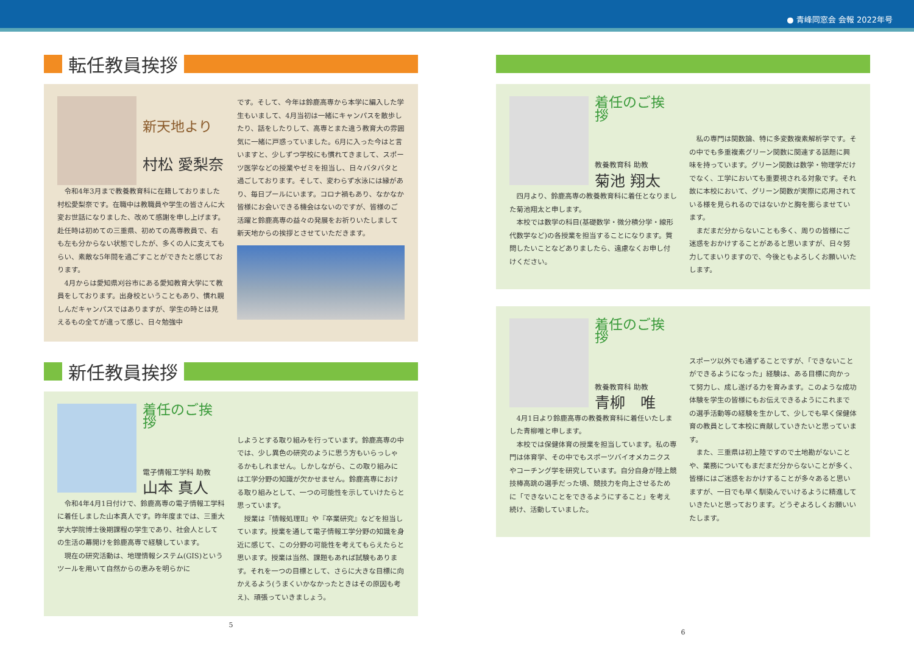● 青峰同窓会 会報 2022年号
転任教員挨拶
新天地より
村松 愛梨奈
令和4年3月まで教養教育科に在籍しておりました村松愛梨奈です。在職中は教職員や学生の皆さんに大変お世話になりました、改めて感謝を申し上げます。赴任時は初めての三重県、初めての高専教員で、右も左も分からない状態でしたが、多くの人に支えてもらい、素敵な5年間を過ごすことができたと感じております。
4月からは愛知県刈谷市にある愛知教育大学にて教員をしております。出身校ということもあり、慣れ親しんだキャンパスではありますが、学生の時とは見えるもの全てが違って感じ、日々勉強中
です。そして、今年は鈴鹿高専から本学に編入した学生もいまして、4月当初は一緒にキャンパスを散歩したり、話をしたりして、高専とまた違う教育大の雰囲気に一緒に戸惑っていました。6月に入った今はと言いますと、少しずつ学校にも慣れてきまして、スポーツ医学などの授業やゼミを担当し、日々バタバタと過ごしております。そして、変わらず水泳には縁があり、毎日プールにいます。コロナ禍もあり、なかなか皆様にお会いできる機会はないのですが、皆様のご活躍と鈴鹿高専の益々の発展をお祈りいたしまして新天地からの挨拶とさせていただきます。
新任教員挨拶
着任のご挨拶
電子情報工学科 助教
山本 真人
令和4年4月1日付けで、鈴鹿高専の電子情報工学科に着任しました山本真人です。昨年度までは、三重大学大学院博士後期課程の学生であり、社会人としての生活の幕開けを鈴鹿高専で経験しています。
現在の研究活動は、地理情報システム(GIS)というツールを用いて自然からの恵みを明らかに
しようとする取り組みを行っています。鈴鹿高専の中では、少し異色の研究のように思う方もいらっしゃるかもしれません。しかしながら、この取り組みには工学分野の知識が欠かせません。鈴鹿高専における取り組みとして、一つの可能性を示していけたらと思っています。
授業は『情報処理Ⅱ』や『卒業研究』などを担当しています。授業を通して電子情報工学分野の知識を身近に感じて、この分野の可能性を考えてもらえたらと思います。授業は当然、課題もあれば試験もあります。それを一つの目標として、さらに大きな目標に向かえるよう(うまくいかなかったときはその原因も考え)、頑張っていきましょう。
5
着任のご挨拶
教養教育科 助教
菊池 翔太
四月より、鈴鹿高専の教養教育科に着任となりました菊池翔太と申します。
本校では数学の科目(基礎数学・微分積分学・線形代数学など)の各授業を担当することになります。質問したいことなどありましたら、遠慮なくお申し付けください。
私の専門は関数論、特に多変数複素解析学です。その中でも多重複素グリーン関数に関連する話題に興味を持っています。グリーン関数は数学・物理学だけでなく、工学においても重要視される対象です。それ故に本校において、グリーン関数が実際に応用されている様を見られるのではないかと胸を膨らませています。
まだまだ分からないことも多く、周りの皆様にご迷惑をおかけすることがあると思いますが、日々努力してまいりますので、今後ともよろしくお願いいたします。
着任のご挨拶
教養教育科 助教
青柳　唯
4月1日より鈴鹿高専の教養教育科に着任いたしました青柳唯と申します。
本校では保健体育の授業を担当しています。私の専門は体育学、その中でもスポーツバイオメカニクスやコーチング学を研究しています。自分自身が陸上競技棒高跳の選手だった頃、競技力を向上させるために「できないことをできるようにすること」を考え続け、活動していました。
スポーツ以外でも通ずることですが、「できないことができるようになった」経験は、ある目標に向かって努力し、成し遂げる力を育みます。このような成功体験を学生の皆様にもお伝えできるようにこれまでの選手活動等の経験を生かして、少しでも早く保健体育の教員として本校に貢献していきたいと思っています。
また、三重県は初上陸ですので土地勘がないことや、業務についてもまだまだ分からないことが多く、皆様にはご迷惑をおかけすることが多々あると思いますが、一日でも早く馴染んでいけるように精進していきたいと思っております。どうぞよろしくお願いいたします。
6